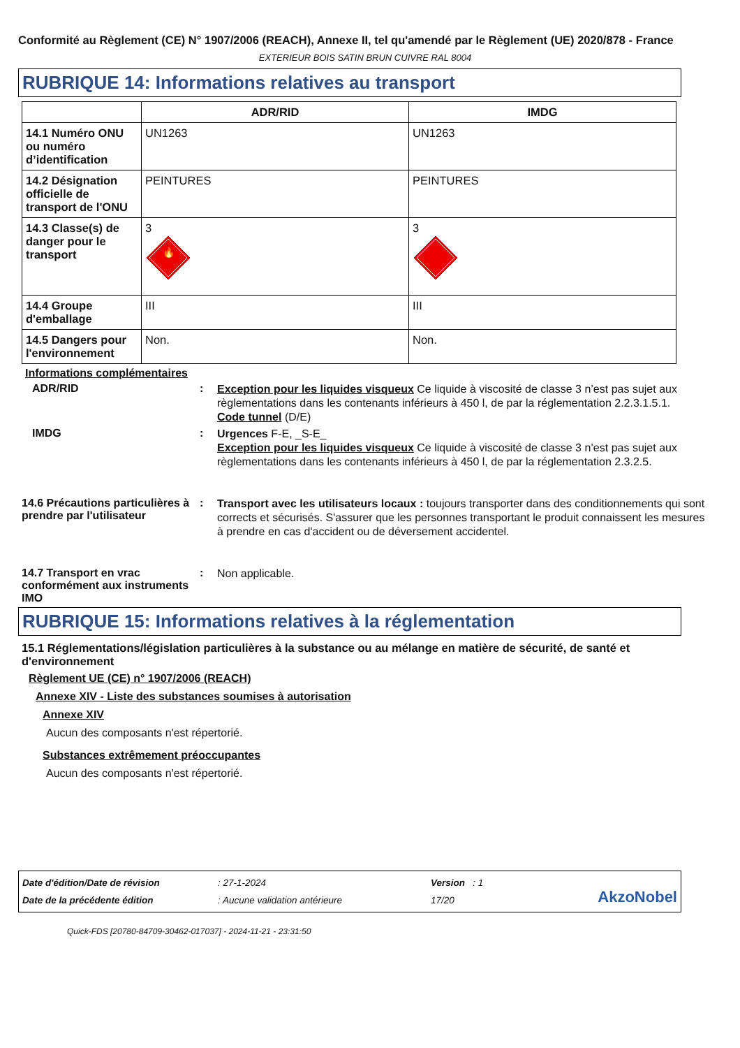Conformité au Règlement (CE) N° 1907/2006 (REACH), Annexe II, tel qu'amendé par le Règlement (UE) 2020/878 - France
EXTERIEUR BOIS SATIN BRUN CUIVRE RAL 8004
RUBRIQUE 14: Informations relatives au transport
| | ADR/RID | IMDG |
| --- | --- | --- |
| 14.1 Numéro ONU ou numéro d’identification | UN1263 | UN1263 |
| 14.2 Désignation officielle de transport de l'ONU | PEINTURES | PEINTURES |
| 14.3 Classe(s) de danger pour le transport | 3 🔥 | 3 |
| 14.4 Groupe d'emballage | III | III |
| 14.5 Dangers pour l'environnement | Non. | Non. |
Informations complémentaires
ADR/RID :
Exception pour les liquides visqueux Ce liquide à viscosité de classe 3 n’est pas sujet aux règlementations dans les contenants inférieurs à 450 l, de par la réglementation 2.2.3.1.5.1.
Code tunnel (D/E)
IMDG :
Urgences F-E, _S-E_
Exception pour les liquides visqueux Ce liquide à viscosité de classe 3 n’est pas sujet aux règlementations dans les contenants inférieurs à 450 l, de par la réglementation 2.3.2.5.
14.6 Précautions particulières à prendre par l'utilisateur
:
Transport avec les utilisateurs locaux : toujours transporter dans des conditionnements qui sont corrects et sécurisés. S'assurer que les personnes transportant le produit connaissent les mesures à prendre en cas d'accident ou de déversement accidentel.
14.7 Transport en vrac conformément aux instruments IMO
:
Non applicable.
RUBRIQUE 15: Informations relatives à la réglementation
15.1 Réglementations/législation particulières à la substance ou au mélange en matière de sécurité, de santé et d'environnement
Règlement UE (CE) n° 1907/2006 (REACH)
Annexe XIV - Liste des substances soumises à autorisation
Annexe XIV
Aucun des composants n'est répertorié.
Substances extrêmement préoccupantes
Aucun des composants n'est répertorié.
Date d'édition/Date de révision
Date de la précédente édition
: 27-1-2024
: Aucune validation antérieure
Version : 1
17/20
AkzoNobel
Quick-FDS [20780-84709-30462-017037] - 2024-11-21 - 23:31:50